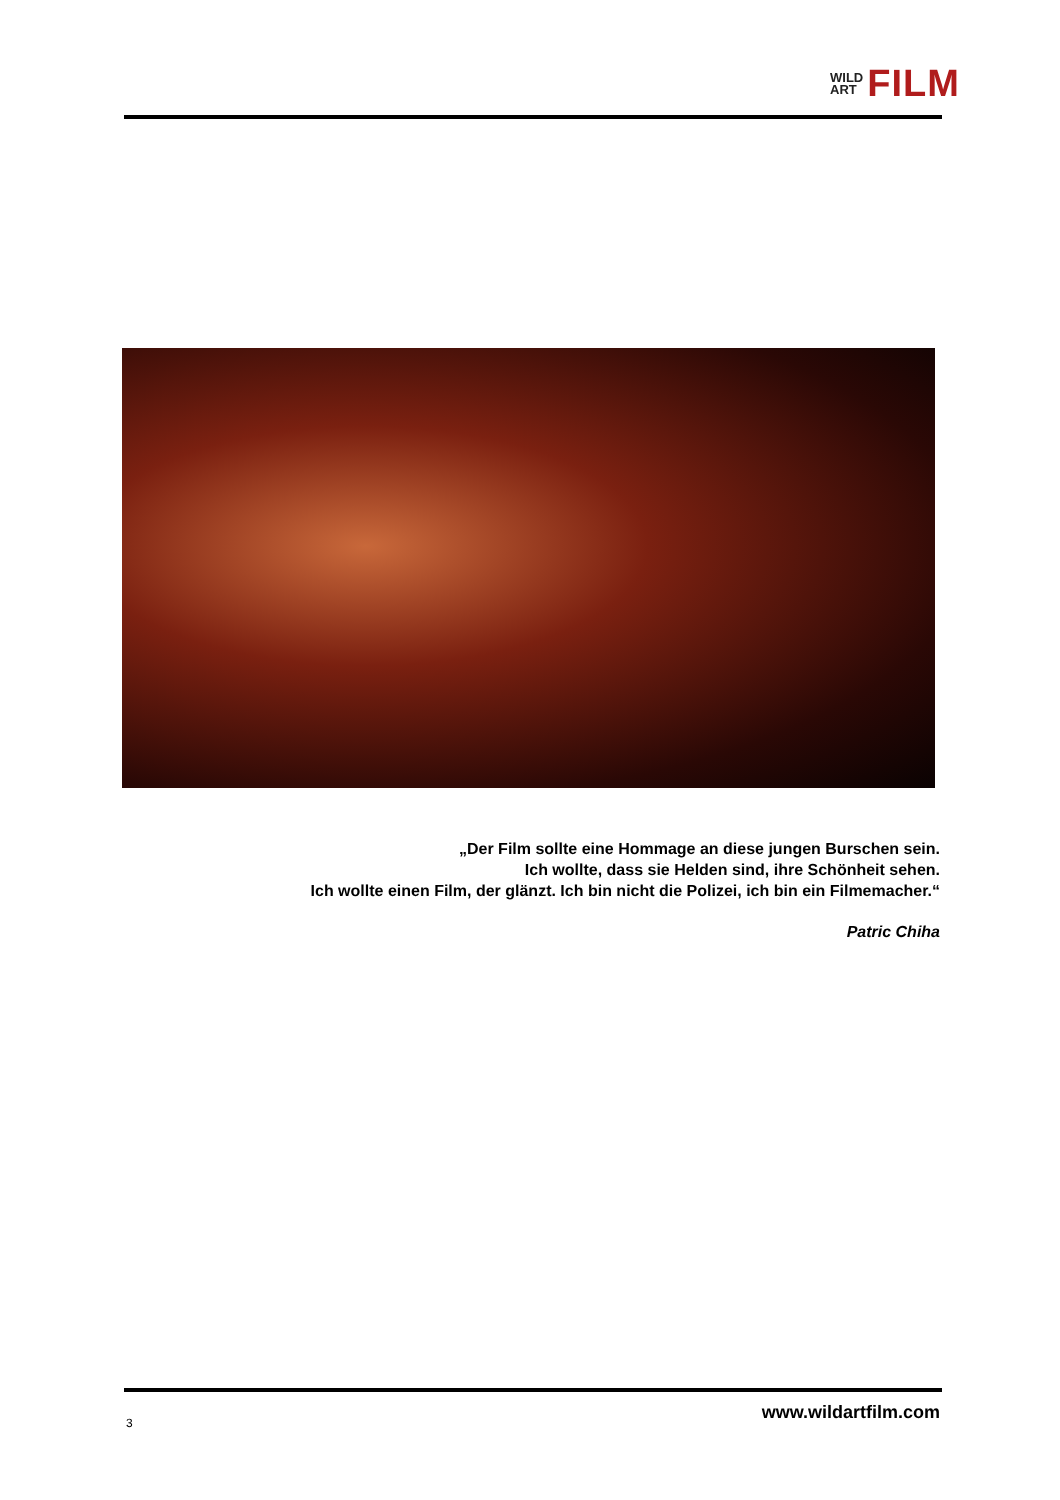WILD
ART
FILM
„Der Film sollte eine Hommage an diese jungen Burschen sein.
Ich wollte, dass sie Helden sind, ihre Schönheit sehen.
Ich wollte einen Film, der glänzt. Ich bin nicht die Polizei, ich bin ein Filmemacher.“
Patric Chiha
3 www.wildartfilm.com